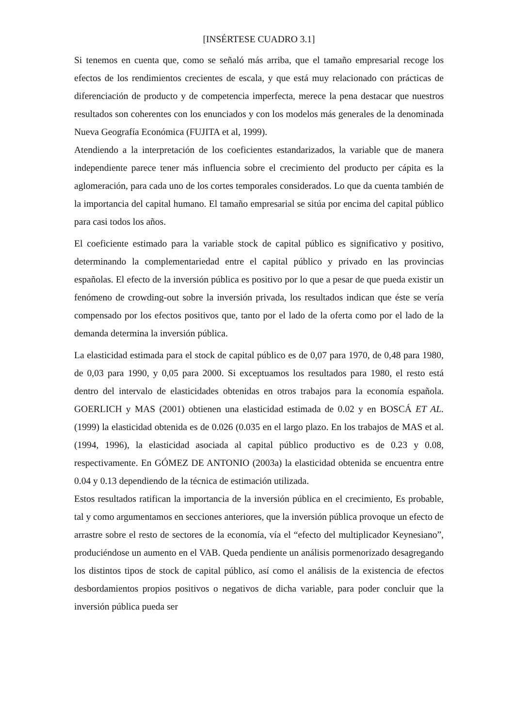[INSÉRTESE CUADRO 3.1]
Si tenemos en cuenta que, como se señaló más arriba, que el tamaño empresarial recoge los efectos de los rendimientos crecientes de escala, y que está muy relacionado con prácticas de diferenciación de producto y de competencia imperfecta, merece la pena destacar que nuestros resultados son coherentes con los enunciados y con los modelos más generales de la denominada Nueva Geografía Económica (FUJITA et al, 1999).
Atendiendo a la interpretación de los coeficientes estandarizados, la variable que de manera independiente parece tener más influencia sobre el crecimiento del producto per cápita es la aglomeración, para cada uno de los cortes temporales considerados. Lo que da cuenta también de la importancia del capital humano. El tamaño empresarial se sitúa por encima del capital público para casi todos los años.
El coeficiente estimado para la variable stock de capital público es significativo y positivo, determinando la complementariedad entre el capital público y privado en las provincias españolas. El efecto de la inversión pública es positivo por lo que a pesar de que pueda existir un fenómeno de crowding-out sobre la inversión privada, los resultados indican que éste se vería compensado por los efectos positivos que, tanto por el lado de la oferta como por el lado de la demanda determina la inversión pública.
La elasticidad estimada para el stock de capital público es de 0,07 para 1970, de 0,48 para 1980, de 0,03 para 1990, y 0,05 para 2000. Si exceptuamos los resultados para 1980, el resto está dentro del intervalo de elasticidades obtenidas en otros trabajos para la economía española. GOERLICH y MAS (2001) obtienen una elasticidad estimada de 0.02 y en BOSCÁ ET AL. (1999) la elasticidad obtenida es de 0.026 (0.035 en el largo plazo. En los trabajos de MAS et al. (1994, 1996), la elasticidad asociada al capital público productivo es de 0.23 y 0.08, respectivamente. En GÓMEZ DE ANTONIO (2003a) la elasticidad obtenida se encuentra entre 0.04 y 0.13 dependiendo de la técnica de estimación utilizada.
Estos resultados ratifican la importancia de la inversión pública en el crecimiento, Es probable, tal y como argumentamos en secciones anteriores, que la inversión pública provoque un efecto de arrastre sobre el resto de sectores de la economía, vía el “efecto del multiplicador Keynesiano”, produciéndose un aumento en el VAB. Queda pendiente un análisis pormenorizado desagregando los distintos tipos de stock de capital público, así como el análisis de la existencia de efectos desbordamientos propios positivos o negativos de dicha variable, para poder concluir que la inversión pública pueda ser